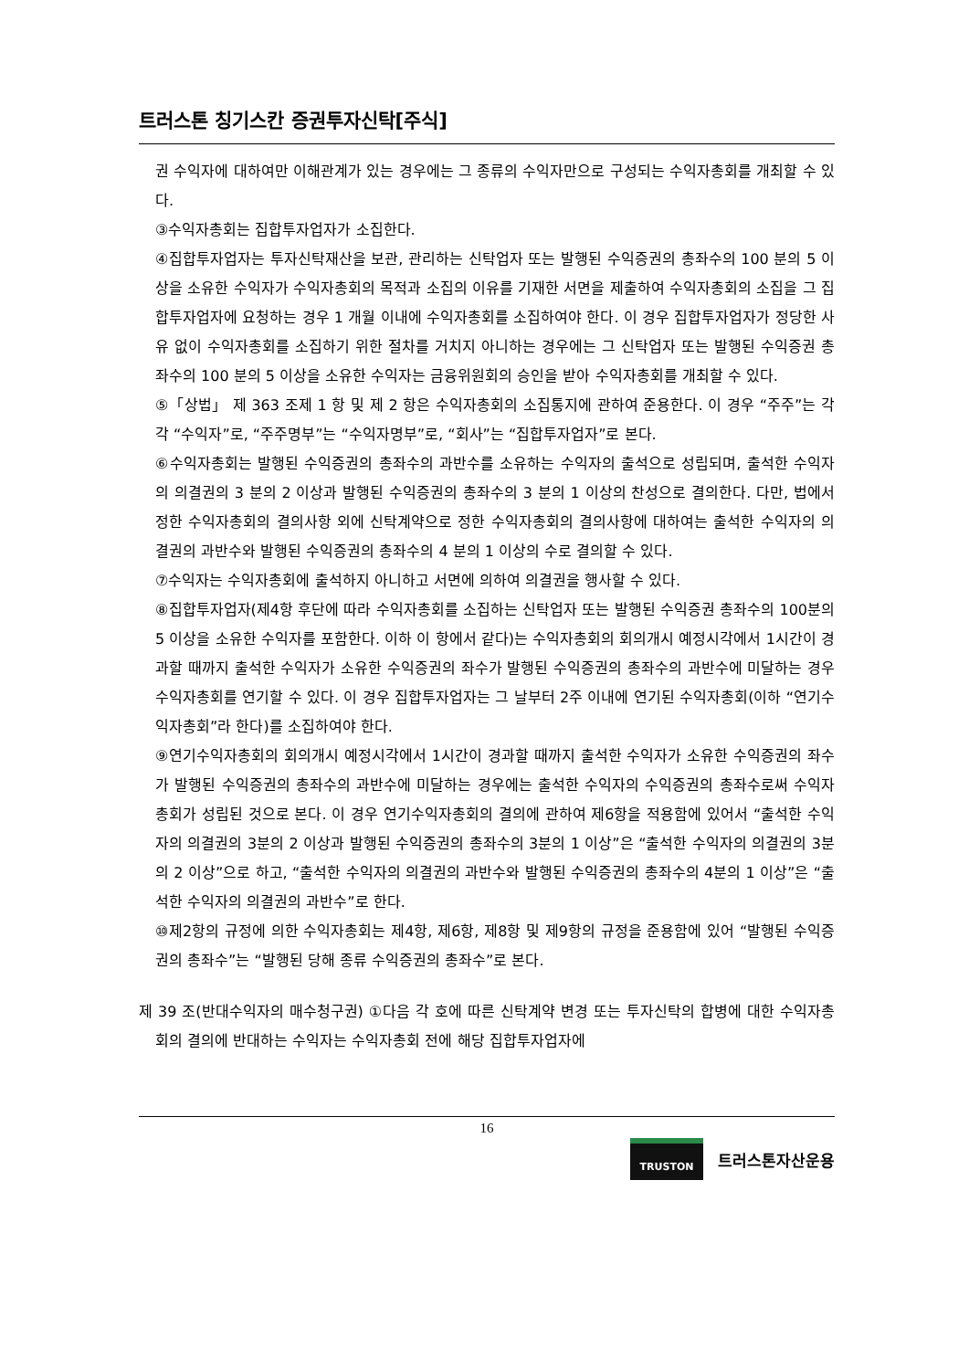트러스톤 칭기스칸 증권투자신탁[주식]
권 수익자에 대하여만 이해관계가 있는 경우에는 그 종류의 수익자만으로 구성되는 수익자총회를 개최할 수 있다.
③수익자총회는 집합투자업자가 소집한다.
④집합투자업자는 투자신탁재산을 보관, 관리하는 신탁업자 또는 발행된 수익증권의 총좌수의 100 분의 5 이상을 소유한 수익자가 수익자총회의 목적과 소집의 이유를 기재한 서면을 제출하여 수익자총회의 소집을 그 집합투자업자에 요청하는 경우 1 개월 이내에 수익자총회를 소집하여야 한다. 이 경우 집합투자업자가 정당한 사유 없이 수익자총회를 소집하기 위한 절차를 거치지 아니하는 경우에는 그 신탁업자 또는 발행된 수익증권 총좌수의 100 분의 5 이상을 소유한 수익자는 금융위원회의 승인을 받아 수익자총회를 개최할 수 있다.
⑤「상법」 제 363 조제 1 항 및 제 2 항은 수익자총회의 소집통지에 관하여 준용한다. 이 경우 “주주”는 각각 “수익자”로, “주주명부”는 “수익자명부”로, “회사”는 “집합투자업자”로 본다.
⑥수익자총회는 발행된 수익증권의 총좌수의 과반수를 소유하는 수익자의 출석으로 성립되며, 출석한 수익자의 의결권의 3 분의 2 이상과 발행된 수익증권의 총좌수의 3 분의 1 이상의 찬성으로 결의한다. 다만, 법에서 정한 수익자총회의 결의사항 외에 신탁계약으로 정한 수익자총회의 결의사항에 대하여는 출석한 수익자의 의결권의 과반수와 발행된 수익증권의 총좌수의 4 분의 1 이상의 수로 결의할 수 있다.
⑦수익자는 수익자총회에 출석하지 아니하고 서면에 의하여 의결권을 행사할 수 있다.
⑧집합투자업자(제4항 후단에 따라 수익자총회를 소집하는 신탁업자 또는 발행된 수익증권 총좌수의 100분의 5 이상을 소유한 수익자를 포함한다. 이하 이 항에서 같다)는 수익자총회의 회의개시 예정시각에서 1시간이 경과할 때까지 출석한 수익자가 소유한 수익증권의 좌수가 발행된 수익증권의 총좌수의 과반수에 미달하는 경우 수익자총회를 연기할 수 있다. 이 경우 집합투자업자는 그 날부터 2주 이내에 연기된 수익자총회(이하 “연기수익자총회”라 한다)를 소집하여야 한다.
⑨연기수익자총회의 회의개시 예정시각에서 1시간이 경과할 때까지 출석한 수익자가 소유한 수익증권의 좌수가 발행된 수익증권의 총좌수의 과반수에 미달하는 경우에는 출석한 수익자의 수익증권의 총좌수로써 수익자총회가 성립된 것으로 본다. 이 경우 연기수익자총회의 결의에 관하여 제6항을 적용함에 있어서 “출석한 수익자의 의결권의 3분의 2 이상과 발행된 수익증권의 총좌수의 3분의 1 이상”은 “출석한 수익자의 의결권의 3분의 2 이상”으로 하고, “출석한 수익자의 의결권의 과반수와 발행된 수익증권의 총좌수의 4분의 1 이상”은 “출석한 수익자의 의결권의 과반수”로 한다.
⑩제2항의 규정에 의한 수익자총회는 제4항, 제6항, 제8항 및 제9항의 규정을 준용함에 있어 “발행된 수익증권의 총좌수”는 “발행된 당해 종류 수익증권의 총좌수”로 본다.
제 39 조(반대수익자의 매수청구권) ①다음 각 호에 따른 신탁계약 변경 또는 투자신탁의 합병에 대한 수익자총회의 결의에 반대하는 수익자는 수익자총회 전에 해당 집합투자업자에
16
TRUSTON
트러스톤자산운용